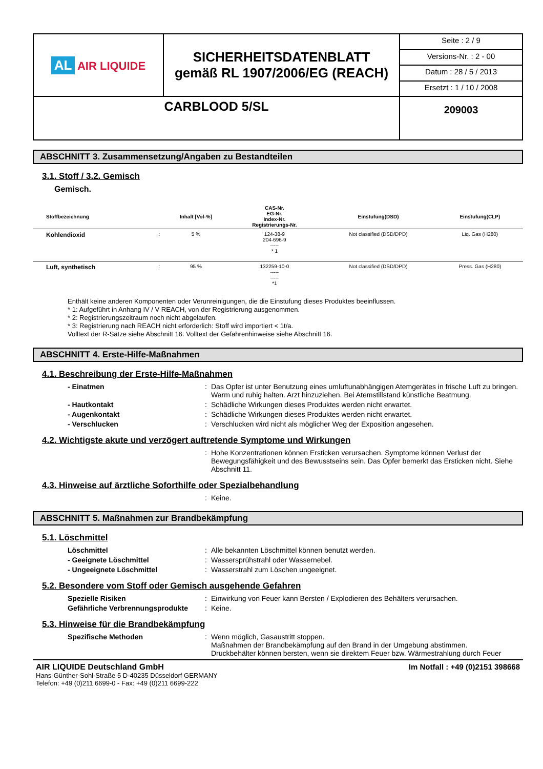| AL AIR LIQUIDE | SICHERHEITSDATENBLATT gemäß RL 1907/2006/EG (REACH) | Seite : 2 / 9 |
| | | Versions-Nr. : 2 - 00 |
| | | Datum : 28 / 5 / 2013 |
| | | Ersetzt : 1 / 10 / 2008 |
| CARBLOOD 5/SL | | 209003 |
ABSCHNITT 3. Zusammensetzung/Angaben zu Bestandteilen
3.1. Stoff / 3.2. Gemisch
Gemisch.
| Stoffbezeichnung | | Inhalt [Vol-%] | CAS-Nr. EG-Nr. Index-Nr. Registrierungs-Nr. | Einstufung(DSD) | Einstufung(CLP) |
| --- | --- | --- | --- | --- | --- |
| Kohlendioxid | : | 5 % | 124-38-9 204-696-9 ----- * 1 | Not classified (DSD/DPD) | Liq. Gas (H280) |
| Luft, synthetisch | : | 95 % | 132259-10-0 ----- ----- *1 | Not classified (DSD/DPD) | Press. Gas (H280) |
Enthält keine anderen Komponenten oder Verunreinigungen, die die Einstufung dieses Produktes beeinflussen.
* 1: Aufgeführt in Anhang IV / V REACH, von der Registrierung ausgenommen.
* 2: Registrierungszeitraum noch nicht abgelaufen.
* 3: Registrierung nach REACH nicht erforderlich: Stoff wird importiert < 1t/a.
Volltext der R-Sätze siehe Abschnitt 16. Volltext der Gefahrenhinweise siehe Abschnitt 16.
ABSCHNITT 4. Erste-Hilfe-Maßnahmen
4.1. Beschreibung der Erste-Hilfe-Maßnahmen
- Einatmen: Das Opfer ist unter Benutzung eines umluftunabhängigen Atemgerätes in frische Luft zu bringen. Warm und ruhig halten. Arzt hinzuziehen. Bei Atemstillstand künstliche Beatmung.
- Hautkontakt: Schädliche Wirkungen dieses Produktes werden nicht erwartet.
- Augenkontakt: Schädliche Wirkungen dieses Produktes werden nicht erwartet.
- Verschlucken: Verschlucken wird nicht als möglicher Weg der Exposition angesehen.
4.2. Wichtigste akute und verzögert auftretende Symptome und Wirkungen
: Hohe Konzentrationen können Ersticken verursachen. Symptome können Verlust der Bewegungsfähigkeit und des Bewusstseins sein. Das Opfer bemerkt das Ersticken nicht. Siehe Abschnitt 11.
4.3. Hinweise auf ärztliche Soforthilfe oder Spezialbehandlung
: Keine.
ABSCHNITT 5. Maßnahmen zur Brandbekämpfung
5.1. Löschmittel
Löschmittel: Alle bekannten Löschmittel können benutzt werden.
- Geeignete Löschmittel: Wassersprühstrahl oder Wassernebel.
- Ungeeignete Löschmittel: Wasserstrahl zum Löschen ungeeignet.
5.2. Besondere vom Stoff oder Gemisch ausgehende Gefahren
Spezielle Risiken: Einwirkung von Feuer kann Bersten / Explodieren des Behälters verursachen.
Gefährliche Verbrennungsprodukte: Keine.
5.3. Hinweise für die Brandbekämpfung
Spezifische Methoden: Wenn möglich, Gasaustritt stoppen.
Maßnahmen der Brandbekämpfung auf den Brand in der Umgebung abstimmen.
Druckbehälter können bersten, wenn sie direktem Feuer bzw. Wärmestrahlung durch Feuer
AIR LIQUIDE Deutschland GmbH
Hans-Günther-Sohl-Straße 5 D-40235 Düsseldorf GERMANY
Telefon: +49 (0)211 6699-0 - Fax: +49 (0)211 6699-222
Im Notfall : +49 (0)2151 398668